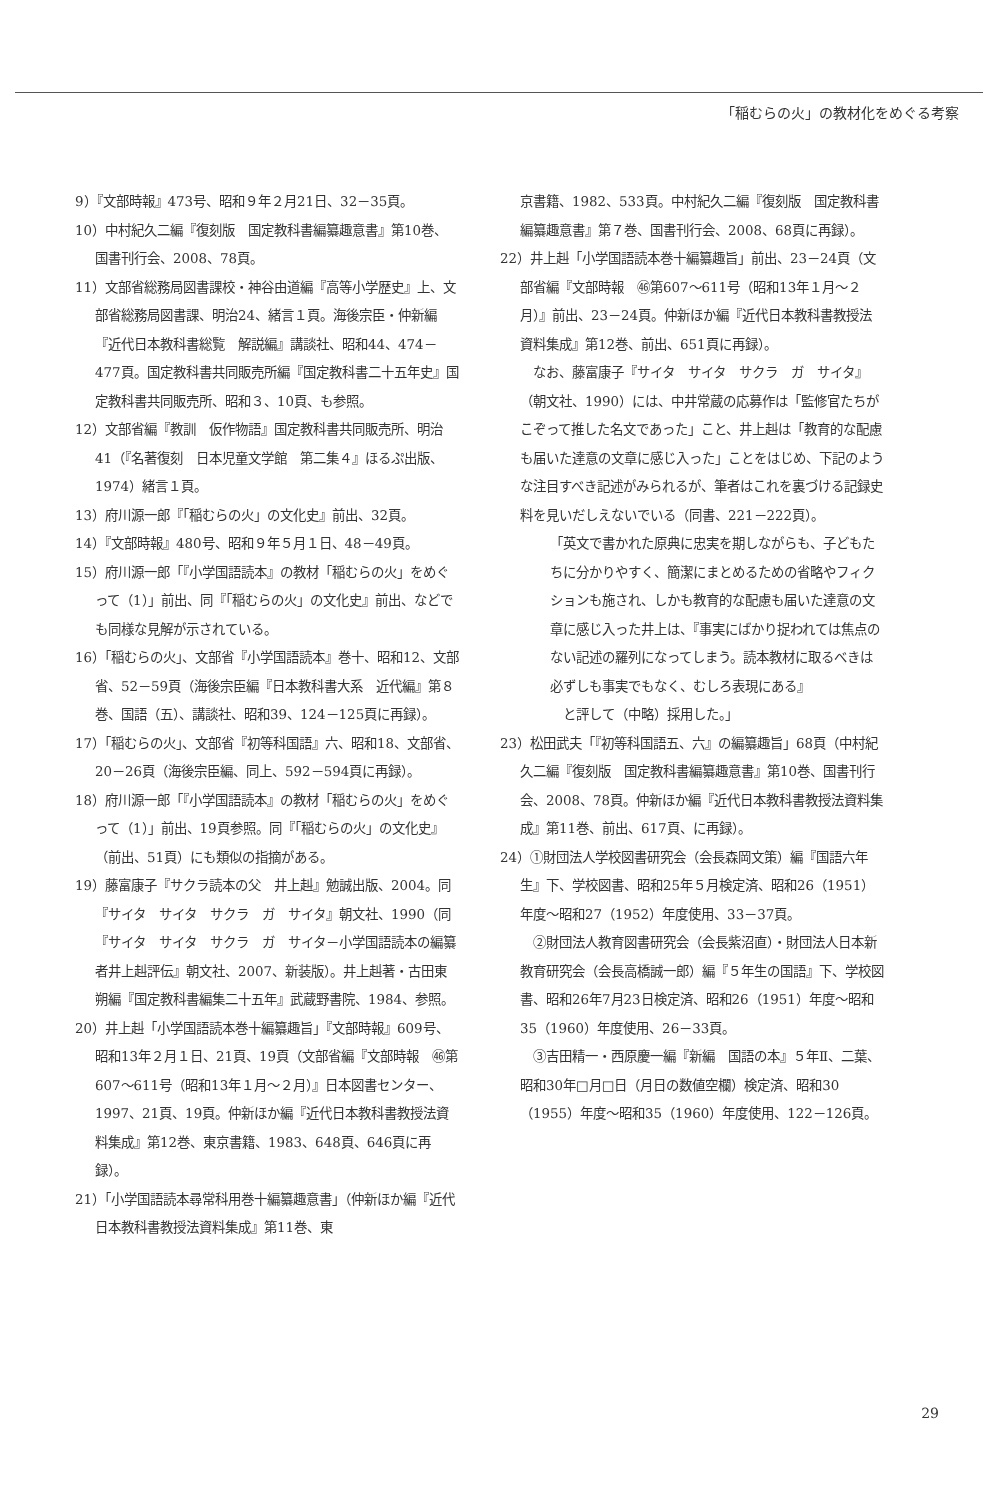「稲むらの火」の教材化をめぐる考察
9）『文部時報』473号、昭和９年２月21日、32－35頁。
10）中村紀久二編『復刻版　国定教科書編纂趣意書』第10巻、国書刊行会、2008、78頁。
11）文部省総務局図書課校・神谷由道編『高等小学歴史』上、文部省総務局図書課、明治24、緒言１頁。海後宗臣・仲新編『近代日本教科書総覧　解説編』講談社、昭和44、474－477頁。国定教科書共同販売所編『国定教科書二十五年史』国定教科書共同販売所、昭和３、10頁、も参照。
12）文部省編『教訓　仮作物語』国定教科書共同販売所、明治41（『名著復刻　日本児童文学館　第二集４』ほるぷ出版、1974）緒言１頁。
13）府川源一郎『「稲むらの火」の文化史』前出、32頁。
14）『文部時報』480号、昭和９年５月１日、48－49頁。
15）府川源一郎「『小学国語読本』の教材「稲むらの火」をめぐって（1）」前出、同『「稲むらの火」の文化史』前出、などでも同様な見解が示されている。
16）「稲むらの火」、文部省『小学国語読本』巻十、昭和12、文部省、52－59頁（海後宗臣編『日本教科書大系　近代編』第８巻、国語（五）、講談社、昭和39、124－125頁に再録）。
17）「稲むらの火」、文部省『初等科国語』六、昭和18、文部省、20－26頁（海後宗臣編、同上、592－594頁に再録）。
18）府川源一郎「『小学国語読本』の教材「稲むらの火」をめぐって（1）」前出、19頁参照。同『「稲むらの火」の文化史』（前出、51頁）にも類似の指摘がある。
19）藤富康子『サクラ読本の父　井上赳』勉誠出版、2004。同『サイタ　サイタ　サクラ　ガ　サイタ』朝文社、1990（同『サイタ　サイタ　サクラ　ガ　サイタ－小学国語読本の編纂者井上赳評伝』朝文社、2007、新装版）。井上赳著・古田東朔編『国定教科書編集二十五年』武蔵野書院、1984、参照。
20）井上赳「小学国語読本巻十編纂趣旨」『文部時報』609号、昭和13年２月１日、21頁、19頁（文部省編『文部時報　㊻第607～611号（昭和13年１月～２月）』日本図書センター、1997、21頁、19頁。仲新ほか編『近代日本教科書教授法資料集成』第12巻、東京書籍、1983、648頁、646頁に再録）。
21）「小学国語読本尋常科用巻十編纂趣意書」（仲新ほか編『近代日本教科書教授法資料集成』第11巻、東
京書籍、1982、533頁。中村紀久二編『復刻版　国定教科書編纂趣意書』第７巻、国書刊行会、2008、68頁に再録）。
22）井上赳「小学国語読本巻十編纂趣旨」前出、23－24頁（文部省編『文部時報　㊻第607～611号（昭和13年１月～２月）』前出、23－24頁。仲新ほか編『近代日本教科書教授法資料集成』第12巻、前出、651頁に再録）。
なお、藤富康子『サイタ　サイタ　サクラ　ガ　サイタ』（朝文社、1990）には、中井常蔵の応募作は「監修官たちがこぞって推した名文であった」こと、井上赳は「教育的な配慮も届いた達意の文章に感じ入った」ことをはじめ、下記のような注目すべき記述がみられるが、筆者はこれを裏づける記録史料を見いだしえないでいる（同書、221－222頁）。
「英文で書かれた原典に忠実を期しながらも、子どもたちに分かりやすく、簡潔にまとめるための省略やフィクションも施され、しかも教育的な配慮も届いた達意の文章に感じ入った井上は、『事実にばかり捉われては焦点のない記述の羅列になってしまう。読本教材に取るべきは必ずしも事実でもなく、むしろ表現にある』
　と評して（中略）採用した。」
23）松田武夫「『初等科国語五、六』の編纂趣旨」68頁（中村紀久二編『復刻版　国定教科書編纂趣意書』第10巻、国書刊行会、2008、78頁。仲新ほか編『近代日本教科書教授法資料集成』第11巻、前出、617頁、に再録）。
24）①財団法人学校図書研究会（会長森岡文策）編『国語六年生』下、学校図書、昭和25年５月検定済、昭和26（1951）年度～昭和27（1952）年度使用、33－37頁。
②財団法人教育図書研究会（会長紫沼直）・財団法人日本新教育研究会（会長高橋誠一郎）編『５年生の国語』下、学校図書、昭和26年7月23日検定済、昭和26（1951）年度～昭和35（1960）年度使用、26－33頁。
③吉田精一・西原慶一編『新編　国語の本』５年Ⅱ、二葉、昭和30年□月□日（月日の数値空欄）検定済、昭和30（1955）年度～昭和35（1960）年度使用、122－126頁。
29